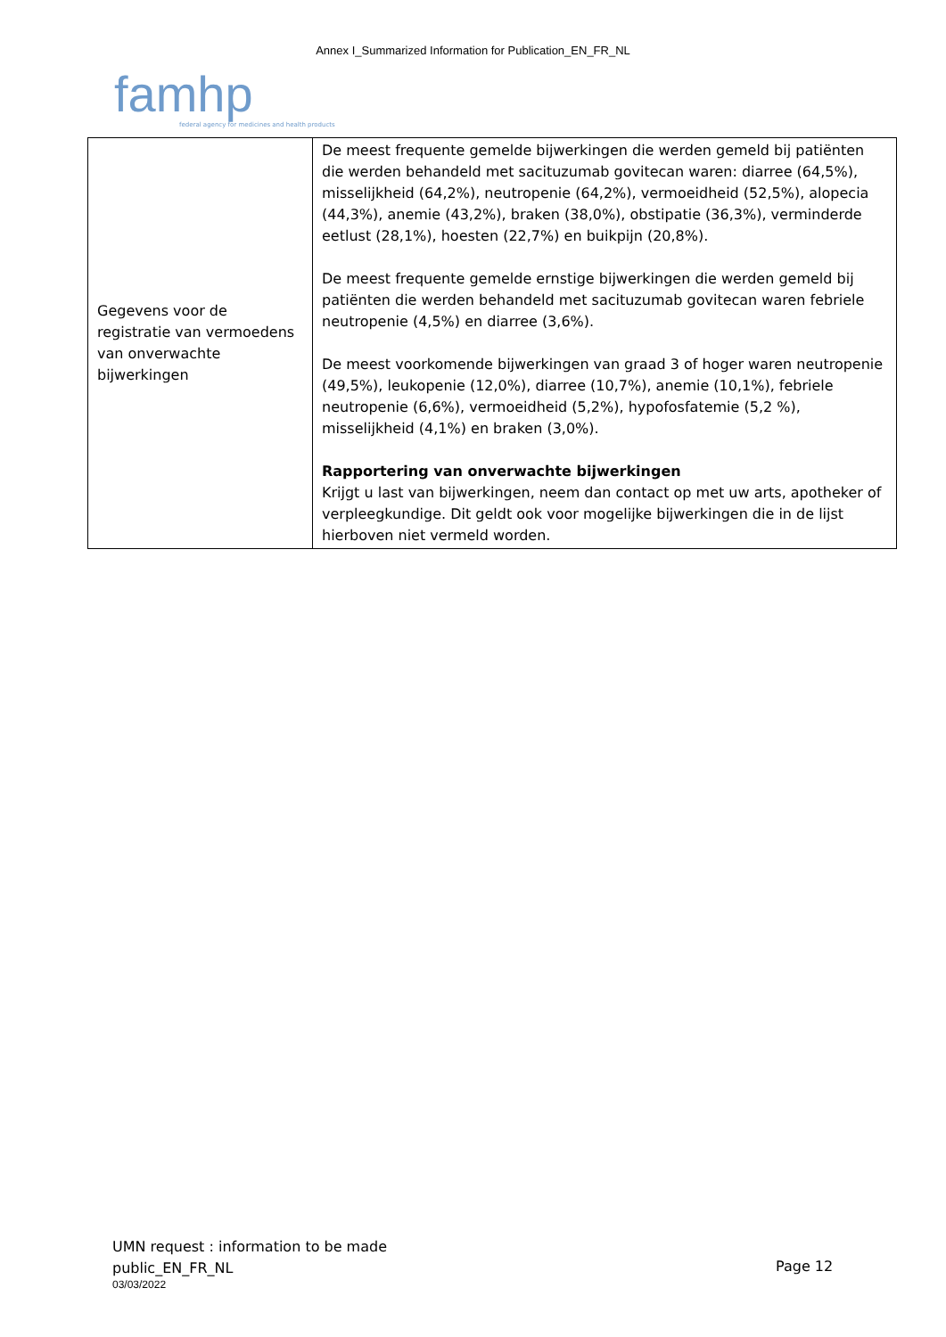Annex I_Summarized Information for Publication_EN_FR_NL
famhp
federal agency for medicines and health products
| Gegevens voor de registratie van vermoedens van onverwachte bijwerkingen | De meest frequente gemelde bijwerkingen die werden gemeld bij patiënten die werden behandeld met sacituzumab govitecan waren: diarree (64,5%), misselijkheid (64,2%), neutropenie (64,2%), vermoeidheid (52,5%), alopecia (44,3%), anemie (43,2%), braken (38,0%), obstipatie (36,3%), verminderde eetlust (28,1%), hoesten (22,7%) en buikpijn (20,8%). De meest frequente gemelde ernstige bijwerkingen die werden gemeld bij patiënten die werden behandeld met sacituzumab govitecan waren febriele neutropenie (4,5%) en diarree (3,6%). De meest voorkomende bijwerkingen van graad 3 of hoger waren neutropenie (49,5%), leukopenie (12,0%), diarree (10,7%), anemie (10,1%), febriele neutropenie (6,6%), vermoeidheid (5,2%), hypofosfatemie (5,2 %), misselijkheid (4,1%) en braken (3,0%). Rapportering van onverwachte bijwerkingen Krijgt u last van bijwerkingen, neem dan contact op met uw arts, apotheker of verpleegkundige. Dit geldt ook voor mogelijke bijwerkingen die in de lijst hierboven niet vermeld worden. |
UMN request : information to be made
public_EN_FR_NL
03/03/2022
Page 12